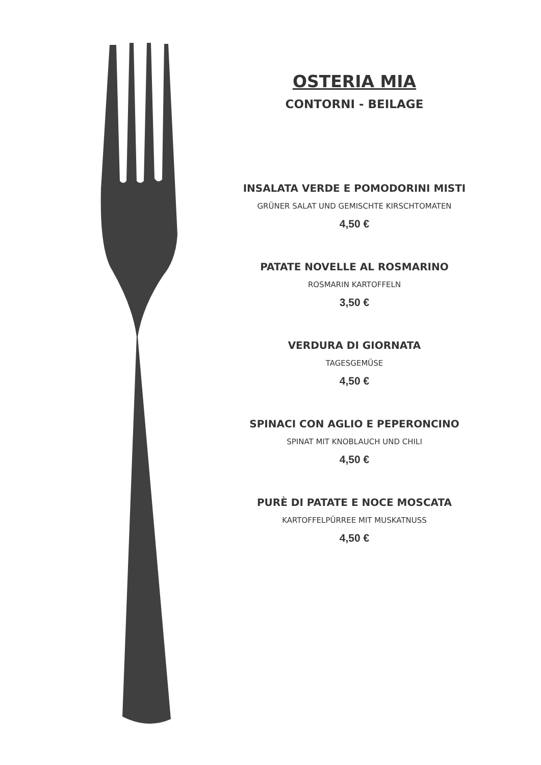OSTERIA MIA
CONTORNI - BEILAGE
INSALATA VERDE E POMODORINI MISTI
GRÜNER SALAT UND GEMISCHTE KIRSCHTOMATEN
4,50 €
PATATE NOVELLE AL ROSMARINO
ROSMARIN KARTOFFELN
3,50 €
VERDURA DI GIORNATA
TAGESGEMÜSE
4,50 €
SPINACI CON AGLIO E PEPERONCINO
SPINAT MIT KNOBLAUCH UND CHILI
4,50 €
PURÈ DI PATATE E NOCE MOSCATA
KARTOFFELPÜRREE MIT MUSKATNUSS
4,50 €